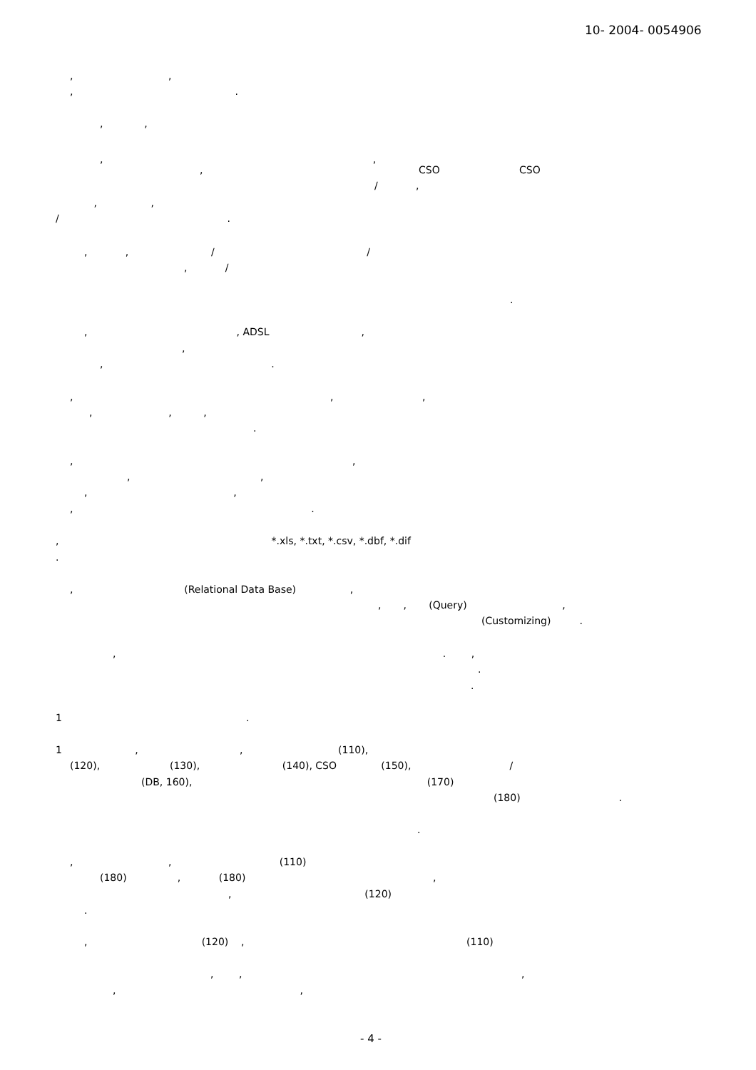10- 2004- 0054906
, ,
, .
, ,
, ,
, CSO CSO
/ ,
, ,
/ .
, , / /
, /
.
, , ADSL ,
,
, .
, , ,
, , ,
.
, ,
, ,
, ,
, .
, *.xls, *.txt, *.csv, *.dbf, *.dif
.
, (Relational Data Base) ,
, , (Query) ,
(Customizing) .
, . ,
.
.
1 .
1 , , (110),
(120), (130), (140), CSO (150), /
(DB, 160), (170)
(180) .
.
, , (110)
(180) , (180) ,
, (120)
.
, (120) , (110)
, , ,
, ,
- 4 -